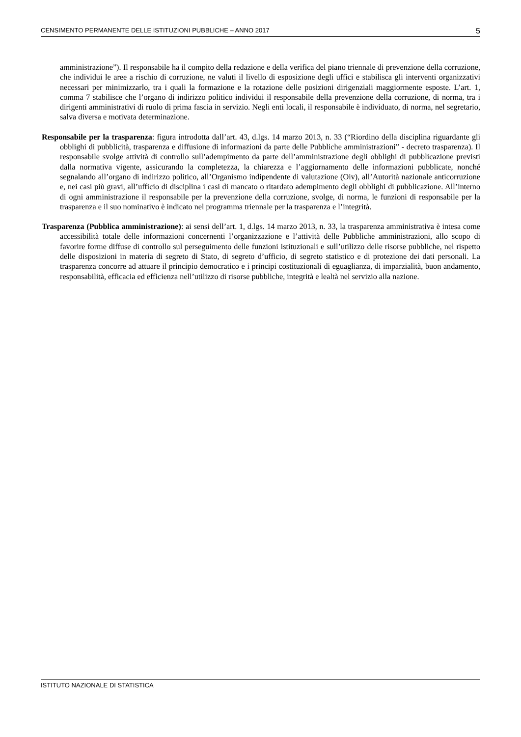CENSIMENTO PERMANENTE DELLE ISTITUZIONI PUBBLICHE – ANNO 2017 5
amministrazione”). Il responsabile ha il compito della redazione e della verifica del piano triennale di prevenzione della corruzione, che individui le aree a rischio di corruzione, ne valuti il livello di esposizione degli uffici e stabilisca gli interventi organizzativi necessari per minimizzarlo, tra i quali la formazione e la rotazione delle posizioni dirigenziali maggiormente esposte. L’art. 1, comma 7 stabilisce che l’organo di indirizzo politico individui il responsabile della prevenzione della corruzione, di norma, tra i dirigenti amministrativi di ruolo di prima fascia in servizio. Negli enti locali, il responsabile è individuato, di norma, nel segretario, salva diversa e motivata determinazione.
Responsabile per la trasparenza: figura introdotta dall’art. 43, d.lgs. 14 marzo 2013, n. 33 (“Riordino della disciplina riguardante gli obblighi di pubblicità, trasparenza e diffusione di informazioni da parte delle Pubbliche amministrazioni” - decreto trasparenza). Il responsabile svolge attività di controllo sull’adempimento da parte dell’amministrazione degli obblighi di pubblicazione previsti dalla normativa vigente, assicurando la completezza, la chiarezza e l’aggiornamento delle informazioni pubblicate, nonché segnalando all’organo di indirizzo politico, all’Organismo indipendente di valutazione (Oiv), all’Autorità nazionale anticorruzione e, nei casi più gravi, all’ufficio di disciplina i casi di mancato o ritardato adempimento degli obblighi di pubblicazione. All’interno di ogni amministrazione il responsabile per la prevenzione della corruzione, svolge, di norma, le funzioni di responsabile per la trasparenza e il suo nominativo è indicato nel programma triennale per la trasparenza e l’integrità.
Trasparenza (Pubblica amministrazione): ai sensi dell’art. 1, d.lgs. 14 marzo 2013, n. 33, la trasparenza amministrativa è intesa come accessibilità totale delle informazioni concernenti l’organizzazione e l’attività delle Pubbliche amministrazioni, allo scopo di favorire forme diffuse di controllo sul perseguimento delle funzioni istituzionali e sull’utilizzo delle risorse pubbliche, nel rispetto delle disposizioni in materia di segreto di Stato, di segreto d’ufficio, di segreto statistico e di protezione dei dati personali. La trasparenza concorre ad attuare il principio democratico e i principi costituzionali di eguaglianza, di imparzialità, buon andamento, responsabilità, efficacia ed efficienza nell’utilizzo di risorse pubbliche, integrità e lealtà nel servizio alla nazione.
ISTITUTO NAZIONALE DI STATISTICA